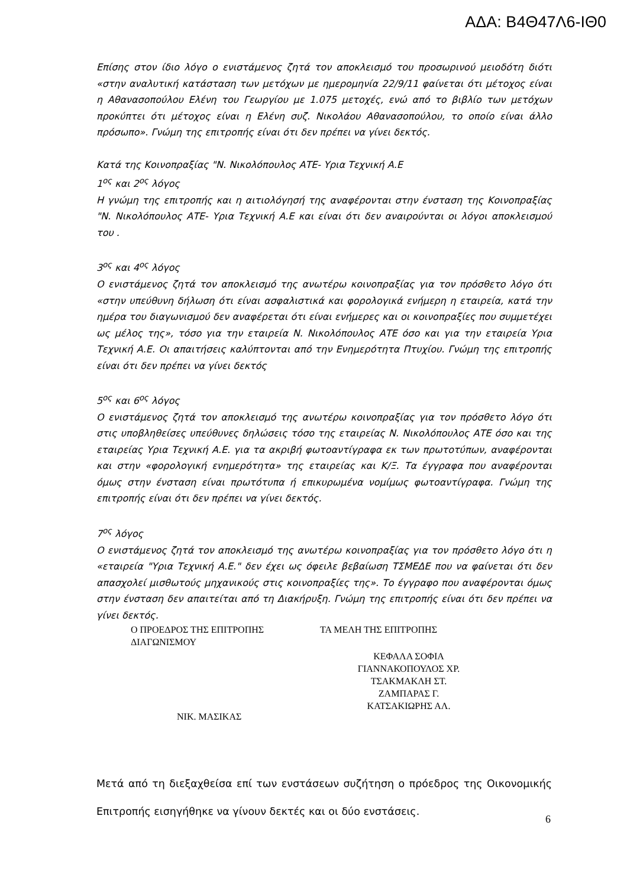ΑΔΑ: Β4Θ47Λ6-ΙΘ0
Επίσης στον ίδιο λόγο ο ενιστάμενος ζητά τον αποκλεισμό του προσωρινού μειοδότη διότι «στην αναλυτική κατάσταση των μετόχων με ημερομηνία 22/9/11 φαίνεται ότι μέτοχος είναι η Αθανασοπούλου Ελένη του Γεωργίου με 1.075 μετοχές, ενώ από το βιβλίο των μετόχων προκύπτει ότι μέτοχος είναι η Ελένη συζ. Νικολάου Αθανασοπούλου, το οποίο είναι άλλο πρόσωπο». Γνώμη της επιτροπής είναι ότι δεν πρέπει να γίνει δεκτός.
Κατά της Κοινοπραξίας "Ν. Νικολόπουλος ΑΤΕ- Υρια Τεχνική Α.Ε
1<sup>ος</sup> και 2<sup>ος</sup> λόγος
Η γνώμη της επιτροπής και η αιτιολόγησή της αναφέρονται στην ένσταση της Κοινοπραξίας "Ν. Νικολόπουλος ΑΤΕ- Υρια Τεχνική Α.Ε και είναι ότι δεν αναιρούνται οι λόγοι αποκλεισμού του .
3<sup>ος</sup> και 4<sup>ος</sup> λόγος
Ο ενιστάμενος ζητά τον αποκλεισμό της ανωτέρω κοινοπραξίας για τον πρόσθετο λόγο ότι «στην υπεύθυνη δήλωση ότι είναι ασφαλιστικά και φορολογικά ενήμερη η εταιρεία, κατά την ημέρα του διαγωνισμού δεν αναφέρεται ότι είναι ενήμερες και οι κοινοπραξίες που συμμετέχει ως μέλος της», τόσο για την εταιρεία Ν. Νικολόπουλος ΑΤΕ όσο και για την εταιρεία Υρια Τεχνική Α.Ε. Οι απαιτήσεις καλύπτονται από την Ενημερότητα Πτυχίου. Γνώμη της επιτροπής είναι ότι δεν πρέπει να γίνει δεκτός
5<sup>ος</sup> και 6<sup>ος</sup> λόγος
Ο ενιστάμενος ζητά τον αποκλεισμό της ανωτέρω κοινοπραξίας για τον πρόσθετο λόγο ότι στις υποβληθείσες υπεύθυνες δηλώσεις τόσο της εταιρείας Ν. Νικολόπουλος ΑΤΕ όσο και της εταιρείας Υρια Τεχνική Α.Ε. για τα ακριβή φωτοαντίγραφα εκ των πρωτοτύπων, αναφέρονται και στην «φορολογική ενημερότητα» της εταιρείας και Κ/Ξ. Τα έγγραφα που αναφέρονται όμως στην ένσταση είναι πρωτότυπα ή επικυρωμένα νομίμως φωτοαντίγραφα. Γνώμη της επιτροπής είναι ότι δεν πρέπει να γίνει δεκτός.
7<sup>ος</sup> λόγος
Ο ενιστάμενος ζητά τον αποκλεισμό της ανωτέρω κοινοπραξίας για τον πρόσθετο λόγο ότι η «εταιρεία "Υρια Τεχνική Α.Ε." δεν έχει ως όφειλε βεβαίωση ΤΣΜΕΔΕ που να φαίνεται ότι δεν απασχολεί μισθωτούς μηχανικούς στις κοινοπραξίες της». Το έγγραφο που αναφέρονται όμως στην ένσταση δεν απαιτείται από τη Διακήρυξη. Γνώμη της επιτροπής είναι ότι δεν πρέπει να γίνει δεκτός.
Ο ΠΡΟΕΔΡΟΣ ΤΗΣ ΕΠΙΤΡΟΠΗΣ ΔΙΑΓΩΝΙΣΜΟΥ
ΝΙΚ. ΜΑΣΙΚΑΣ
ΤΑ ΜΕΛΗ ΤΗΣ ΕΠΙΤΡΟΠΗΣ
ΚΕΦΑΛΑ ΣΟΦΙΑ
ΓΙΑΝΝΑΚΟΠΟΥΛΟΣ ΧΡ.
ΤΣΑΚΜΑΚΛΗ ΣΤ.
ΖΑΜΠΑΡΑΣ Γ.
ΚΑΤΣΑΚΙΩΡΗΣ ΑΛ.
Μετά από τη διεξαχθείσα επί των ενστάσεων συζήτηση ο πρόεδρος της Οικονομικής Επιτροπής εισηγήθηκε να γίνουν δεκτές και οι δύο ενστάσεις.
6